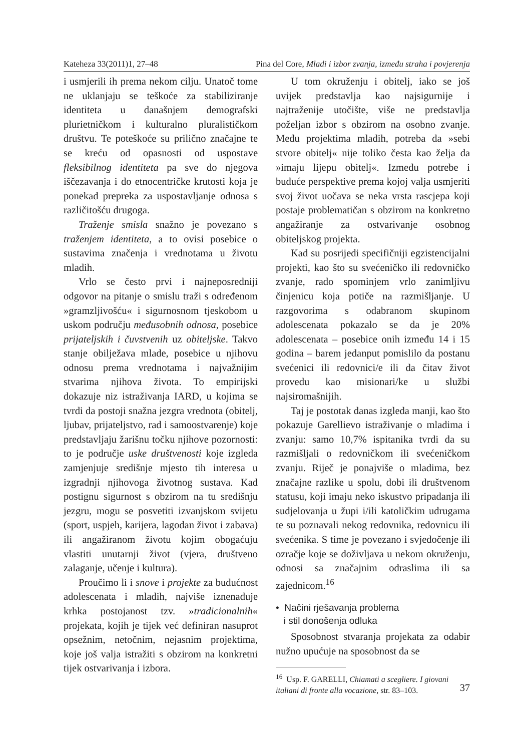Kateheza 33(2011)1, 27–48 Pina del Core, Mladi i izbor zvanja, između straha i povjerenja
i usmjerili ih prema nekom cilju. Unatoč tome ne uklanjaju se teškoće za stabiliziranje identiteta u današnjem demografski plurietničkom i kulturalno pluralističkom društvu. Te poteškoće su prilično značajne te se kreću od opasnosti od uspostave fleksibilnog identiteta pa sve do njegova iščezavanja i do etnocentričke krutosti koja je ponekad prepreka za uspostavljanje odnosa s različitošću drugoga.
Traženje smisla snažno je povezano s traženjem identiteta, a to ovisi posebice o sustavima značenja i vrednotama u životu mladih.
Vrlo se često prvi i najneposredniji odgovor na pitanje o smislu traži s određenom »gramzljivošću« i sigurnosnom tjeskobom u uskom području međusobnih odnosa, posebice prijateljskih i čuvstvenih uz obiteljske. Takvo stanje obilježava mlade, posebice u njihovu odnosu prema vrednotama i najvažnijim stvarima njihova života. To empirijski dokazuje niz istraživanja IARD, u kojima se tvrdi da postoji snažna jezgra vrednota (obitelj, ljubav, prijateljstvo, rad i samoostvarenje) koje predstavljaju žarišnu točku njihove pozornosti: to je područje uske društvenosti koje izgleda zamjenjuje središnje mjesto tih interesa u izgradnji njihovoga životnog sustava. Kad postignu sigurnost s obzirom na tu središnju jezgru, mogu se posvetiti izvanjskom svijetu (sport, uspjeh, karijera, lagodan život i zabava) ili angažiranom životu kojim obogaćuju vlastiti unutarnji život (vjera, društveno zalaganje, učenje i kultura).
Proučimo li i snove i projekte za budućnost adolescenata i mladih, najviše iznenađuje krhka postojanost tzv. »tradicionalnih« projekata, kojih je tijek već definiran nasuprot opsežnim, netočnim, nejasnim projektima, koje još valja istražiti s obzirom na konkretni tijek ostvarivanja i izbora.
U tom okruženju i obitelj, iako se još uvijek predstavlja kao najsigurnije i najtraženije utočište, više ne predstavlja poželjan izbor s obzirom na osobno zvanje. Među projektima mladih, potreba da »sebi stvore obitelj« nije toliko česta kao želja da »imaju lijepu obitelj«. Između potrebe i buduće perspektive prema kojoj valja usmjeriti svoj život uočava se neka vrsta rascjepa koji postaje problematičan s obzirom na konkretno angažiranje za ostvarivanje osobnog obiteljskog projekta.
Kad su posrijedi specifičniji egzistencijalni projekti, kao što su svećeničko ili redovničko zvanje, rado spominjem vrlo zanimljivu činjenicu koja potiče na razmišljanje. U razgovorima s odabranom skupinom adolescenata pokazalo se da je 20% adolescenata – posebice onih između 14 i 15 godina – barem jedanput pomislilo da postanu svećenici ili redovnici/e ili da čitav život provedu kao misionari/ke u službi najsiromašnijih.
Taj je postotak danas izgleda manji, kao što pokazuje Garellievo istraživanje o mladima i zvanju: samo 10,7% ispitanika tvrdi da su razmišljali o redovničkom ili svećeničkom zvanju. Riječ je ponajviše o mladima, bez značajne razlike u spolu, dobi ili društvenom statusu, koji imaju neko iskustvo pripadanja ili sudjelovanja u župi i/ili katoličkim udrugama te su poznavali nekog redovnika, redovnicu ili svećenika. S time je povezano i svjedočenje ili ozračje koje se doživljava u nekom okruženju, odnosi sa značajnim odraslima ili sa zajednicom.<sup>16</sup>
• Načini rješavanja problema
i stil donošenja odluka
Sposobnost stvaranja projekata za odabir nužno upućuje na sposobnost da se
<sup>16</sup> Usp. F. GARELLI, Chiamati a scegliere. I giovani italiani di fronte alla vocazione, str. 83–103.
37